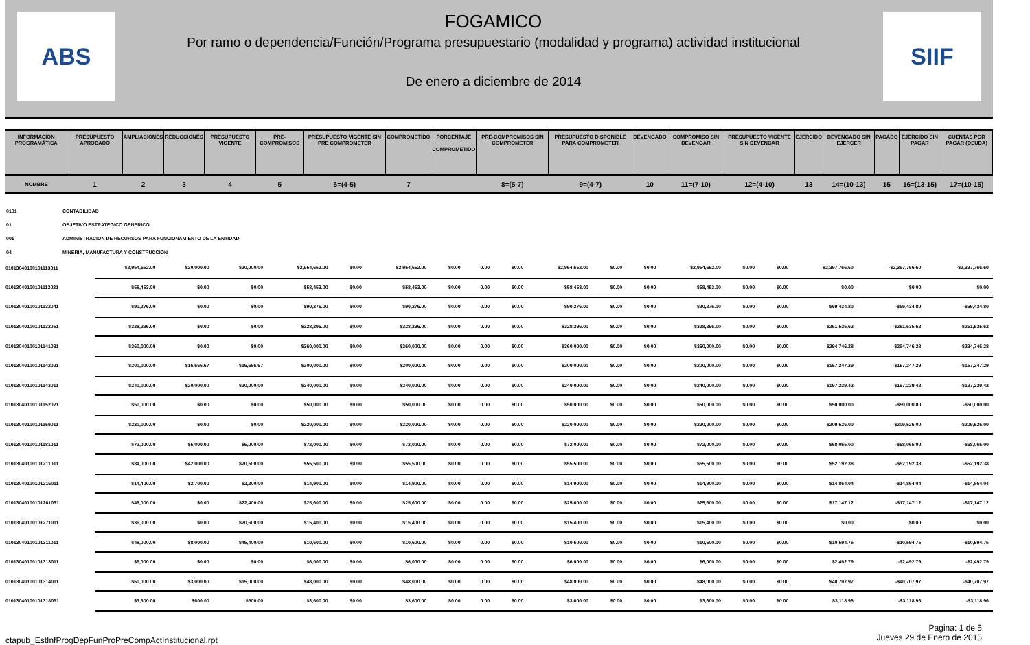ABS
FOGAMICO
Por ramo o dependencia/Función/Programa presupuestario (modalidad y programa) actividad institucional
De enero a diciembre de 2014
SIIF
| INFORMACIÓN PROGRAMÁTICA | PRESUPUESTO APROBADO | AMPLIACIONES | REDUCCIONES | PRESUPUESTO VIGENTE | PRE-COMPROMISOS | PRESUPUESTO VIGENTE SIN PRE COMPROMETER | COMPROMETIDO | PORCENTAJE COMPROMETIDO | PRE-COMPROMISOS SIN COMPROMETER | PRESUPUESTO DISPONIBLE PARA COMPROMETER | DEVENGADO | COMPROMISO SIN DEVENGAR | PRESUPUESTO VIGENTE SIN DEVENGAR | EJERCIDO | DEVENGADO SIN EJERCER | PAGADO | EJERCIDO SIN PAGAR | CUENTAS POR PAGAR (DEUDA) |
| NOMBRE | 1 | 2 | 3 | 4 | 5 | 6=(4-5) | 7 | | 8=(5-7) | 9=(4-7) | 10 | 11=(7-10) | 12=(4-10) | 13 | 14=(10-13) | 15 | 16=(13-15) | 17=(10-15) |
| 0101 | CONTABILIDAD |
| 01 | OBJETIVO ESTRATEGICO GENERICO |
| 001 | ADMINISTRACION DE RECURSOS PARA FUNCIONAMIENTO DE LA ENTIDAD |
| 04 | MINERIA, MANUFACTURA Y CONSTRUCCION |
| 01013040100101113011 | $2,954,652.00 | $20,000.00 | $20,000.00 | $2,954,652.00 | $0.00 | $2,954,652.00 | $0.00 | 0.00 | $0.00 | $2,954,652.00 | $0.00 | $0.00 | $2,954,652.00 | $0.00 | $0.00 | $2,397,766.60 | -$2,397,766.60 | -$2,397,766.60 |
| 01013040100101113021 | $58,453.00 | $0.00 | $0.00 | $58,453.00 | $0.00 | $58,453.00 | $0.00 | 0.00 | $0.00 | $58,453.00 | $0.00 | $0.00 | $58,453.00 | $0.00 | $0.00 | $0.00 | $0.00 | $0.00 |
| 01013040100101132041 | $90,276.00 | $0.00 | $0.00 | $90,276.00 | $0.00 | $90,276.00 | $0.00 | 0.00 | $0.00 | $90,276.00 | $0.00 | $0.00 | $90,276.00 | $0.00 | $0.00 | $69,434.80 | -$69,434.80 | -$69,434.80 |
| 01013040100101132051 | $328,296.00 | $0.00 | $0.00 | $328,296.00 | $0.00 | $328,296.00 | $0.00 | 0.00 | $0.00 | $328,296.00 | $0.00 | $0.00 | $328,296.00 | $0.00 | $0.00 | $251,535.62 | -$251,535.62 | -$251,535.62 |
| 01013040100101141031 | $360,000.00 | $0.00 | $0.00 | $360,000.00 | $0.00 | $360,000.00 | $0.00 | 0.00 | $0.00 | $360,000.00 | $0.00 | $0.00 | $360,000.00 | $0.00 | $0.00 | $294,746.28 | -$294,746.28 | -$294,746.28 |
| 01013040100101142021 | $200,000.00 | $16,666.67 | $16,666.67 | $200,000.00 | $0.00 | $200,000.00 | $0.00 | 0.00 | $0.00 | $200,000.00 | $0.00 | $0.00 | $200,000.00 | $0.00 | $0.00 | $157,247.29 | -$157,247.29 | -$157,247.29 |
| 01013040100101143011 | $240,000.00 | $20,000.00 | $20,000.00 | $240,000.00 | $0.00 | $240,000.00 | $0.00 | 0.00 | $0.00 | $240,000.00 | $0.00 | $0.00 | $240,000.00 | $0.00 | $0.00 | $197,239.42 | -$197,239.42 | -$197,239.42 |
| 01013040100101152021 | $50,000.00 | $0.00 | $0.00 | $50,000.00 | $0.00 | $50,000.00 | $0.00 | 0.00 | $0.00 | $50,000.00 | $0.00 | $0.00 | $50,000.00 | $0.00 | $0.00 | $50,000.00 | -$50,000.00 | -$50,000.00 |
| 01013040100101159011 | $220,000.00 | $0.00 | $0.00 | $220,000.00 | $0.00 | $220,000.00 | $0.00 | 0.00 | $0.00 | $220,000.00 | $0.00 | $0.00 | $220,000.00 | $0.00 | $0.00 | $209,526.00 | -$209,526.00 | -$209,526.00 |
| 01013040100101181011 | $72,000.00 | $5,000.00 | $5,000.00 | $72,000.00 | $0.00 | $72,000.00 | $0.00 | 0.00 | $0.00 | $72,000.00 | $0.00 | $0.00 | $72,000.00 | $0.00 | $0.00 | $68,065.00 | -$68,065.00 | -$68,065.00 |
| 01013040100101211011 | $84,000.00 | $42,000.00 | $70,500.00 | $55,500.00 | $0.00 | $55,500.00 | $0.00 | 0.00 | $0.00 | $55,500.00 | $0.00 | $0.00 | $55,500.00 | $0.00 | $0.00 | $52,192.38 | -$52,192.38 | -$52,192.38 |
| 01013040100101216011 | $14,400.00 | $2,700.00 | $2,200.00 | $14,900.00 | $0.00 | $14,900.00 | $0.00 | 0.00 | $0.00 | $14,900.00 | $0.00 | $0.00 | $14,900.00 | $0.00 | $0.00 | $14,864.04 | -$14,864.04 | -$14,864.04 |
| 01013040100101261031 | $48,000.00 | $0.00 | $22,400.00 | $25,600.00 | $0.00 | $25,600.00 | $0.00 | 0.00 | $0.00 | $25,600.00 | $0.00 | $0.00 | $25,600.00 | $0.00 | $0.00 | $17,147.12 | -$17,147.12 | -$17,147.12 |
| 01013040100101271011 | $36,000.00 | $0.00 | $20,600.00 | $15,400.00 | $0.00 | $15,400.00 | $0.00 | 0.00 | $0.00 | $15,400.00 | $0.00 | $0.00 | $15,400.00 | $0.00 | $0.00 | $0.00 | $0.00 | $0.00 |
| 01013040100101311011 | $48,000.00 | $8,000.00 | $45,400.00 | $10,600.00 | $0.00 | $10,600.00 | $0.00 | 0.00 | $0.00 | $10,600.00 | $0.00 | $0.00 | $10,600.00 | $0.00 | $0.00 | $10,594.75 | -$10,594.75 | -$10,594.75 |
| 01013040100101313011 | $6,000.00 | $0.00 | $0.00 | $6,000.00 | $0.00 | $6,000.00 | $0.00 | 0.00 | $0.00 | $6,000.00 | $0.00 | $0.00 | $6,000.00 | $0.00 | $0.00 | $2,492.79 | -$2,492.79 | -$2,492.79 |
| 01013040100101314011 | $60,000.00 | $3,000.00 | $15,000.00 | $48,000.00 | $0.00 | $48,000.00 | $0.00 | 0.00 | $0.00 | $48,000.00 | $0.00 | $0.00 | $48,000.00 | $0.00 | $0.00 | $40,707.97 | -$40,707.97 | -$40,707.97 |
| 01013040100101318031 | $3,600.00 | $600.00 | $600.00 | $3,600.00 | $0.00 | $3,600.00 | $0.00 | 0.00 | $0.00 | $3,600.00 | $0.00 | $0.00 | $3,600.00 | $0.00 | $0.00 | $3,118.96 | -$3,118.96 | -$3,118.96 |
ctapub_EstInfProgDepFunProPreCompActInstitucional.rpt Pagina: 1 de 5
Jueves 29 de Enero de 2015